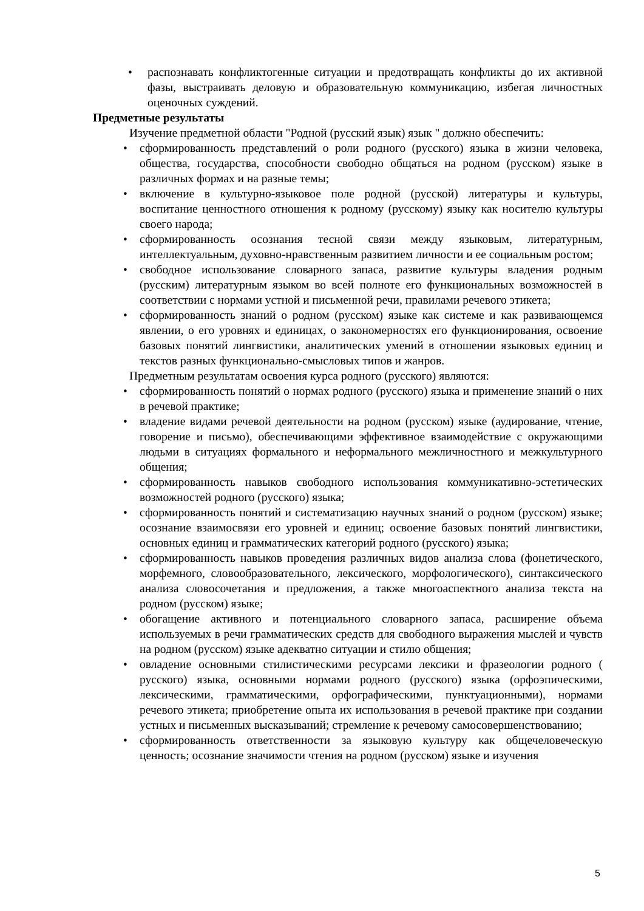• распознавать конфликтогенные ситуации и предотвращать конфликты до их активной фазы, выстраивать деловую и образовательную коммуникацию, избегая личностных оценочных суждений.
Предметные результаты
Изучение предметной области "Родной (русский язык) язык " должно обеспечить:
• сформированность представлений о роли родного (русского) языка в жизни человека, общества, государства, способности свободно общаться на родном (русском) языке в различных формах и на разные темы;
• включение в культурно-языковое поле родной (русской) литературы и культуры, воспитание ценностного отношения к родному (русскому) языку как носителю культуры своего народа;
• сформированность осознания тесной связи между языковым, литературным, интеллектуальным, духовно-нравственным развитием личности и ее социальным ростом;
• свободное использование словарного запаса, развитие культуры владения родным (русским) литературным языком во всей полноте его функциональных возможностей в соответствии с нормами устной и письменной речи, правилами речевого этикета;
• сформированность знаний о родном (русском) языке как системе и как развивающемся явлении, о его уровнях и единицах, о закономерностях его функционирования, освоение базовых понятий лингвистики, аналитических умений в отношении языковых единиц и текстов разных функционально-смысловых типов и жанров.
Предметным результатам освоения курса родного (русского) являются:
• сформированность понятий о нормах родного (русского) языка и применение знаний о них в речевой практике;
• владение видами речевой деятельности на родном (русском) языке (аудирование, чтение, говорение и письмо), обеспечивающими эффективное взаимодействие с окружающими людьми в ситуациях формального и неформального межличностного и межкультурного общения;
• сформированность навыков свободного использования коммуникативно-эстетических возможностей родного (русского) языка;
• сформированность понятий и систематизацию научных знаний о родном (русском) языке; осознание взаимосвязи его уровней и единиц; освоение базовых понятий лингвистики, основных единиц и грамматических категорий родного (русского) языка;
• сформированность навыков проведения различных видов анализа слова (фонетического, морфемного, словообразовательного, лексического, морфологического), синтаксического анализа словосочетания и предложения, а также многоаспектного анализа текста на родном (русском) языке;
• обогащение активного и потенциального словарного запаса, расширение объема используемых в речи грамматических средств для свободного выражения мыслей и чувств на родном (русском) языке адекватно ситуации и стилю общения;
• овладение основными стилистическими ресурсами лексики и фразеологии родного ( русского) языка, основными нормами родного (русского) языка (орфоэпическими, лексическими, грамматическими, орфографическими, пунктуационными), нормами речевого этикета; приобретение опыта их использования в речевой практике при создании устных и письменных высказываний; стремление к речевому самосовершенствованию;
• сформированность ответственности за языковую культуру как общечеловеческую ценность; осознание значимости чтения на родном (русском) языке и изучения
5